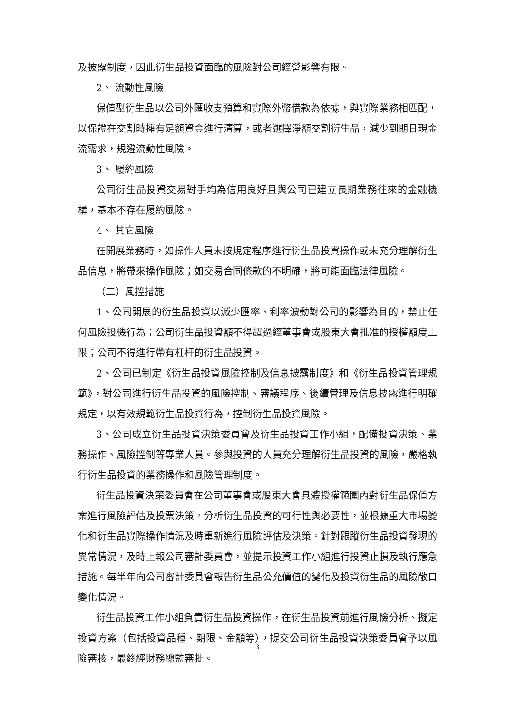及披露制度，因此衍生品投資面臨的風險對公司經營影響有限。
2、 流動性風險
保值型衍生品以公司外匯收支預算和實際外幣借款為依據，與實際業務相匹配，以保證在交割時擁有足額資金進行清算，或者選擇淨額交割衍生品，減少到期日現金流需求，規避流動性風險。
3、 履約風險
公司衍生品投資交易對手均為信用良好且與公司已建立長期業務往來的金融機構，基本不存在履約風險。
4、 其它風險
在開展業務時，如操作人員未按規定程序進行衍生品投資操作或未充分理解衍生品信息，將帶來操作風險；如交易合同條款的不明確，將可能面臨法律風險。
（二）風控措施
1、公司開展的衍生品投資以減少匯率、利率波動對公司的影響為目的，禁止任何風險投機行為；公司衍生品投資額不得超過經董事會或股東大會批准的授權額度上限；公司不得進行帶有杠杆的衍生品投資。
2、公司已制定《衍生品投資風險控制及信息披露制度》和《衍生品投資管理規範》，對公司進行衍生品投資的風險控制、審議程序、後續管理及信息披露進行明確規定，以有效規範衍生品投資行為，控制衍生品投資風險。
3、公司成立衍生品投資決策委員會及衍生品投資工作小組，配備投資決策、業務操作、風險控制等專業人員。參與投資的人員充分理解衍生品投資的風險，嚴格執行衍生品投資的業務操作和風險管理制度。
衍生品投資決策委員會在公司董事會或股東大會具體授權範圍內對衍生品保值方案進行風險評估及投票決策，分析衍生品投資的可行性與必要性，並根據重大市場變化和衍生品實際操作情況及時重新進行風險評估及決策。針對跟蹤衍生品投資發現的異常情況，及時上報公司審計委員會，並提示投資工作小組進行投資止損及執行應急措施。每半年向公司審計委員會報告衍生品公允價值的變化及投資衍生品的風險敞口變化情況。
衍生品投資工作小組負責衍生品投資操作，在衍生品投資前進行風險分析、擬定投資方案（包括投資品種、期限、金額等），提交公司衍生品投資決策委員會予以風險審核，最終經財務總監審批。
3